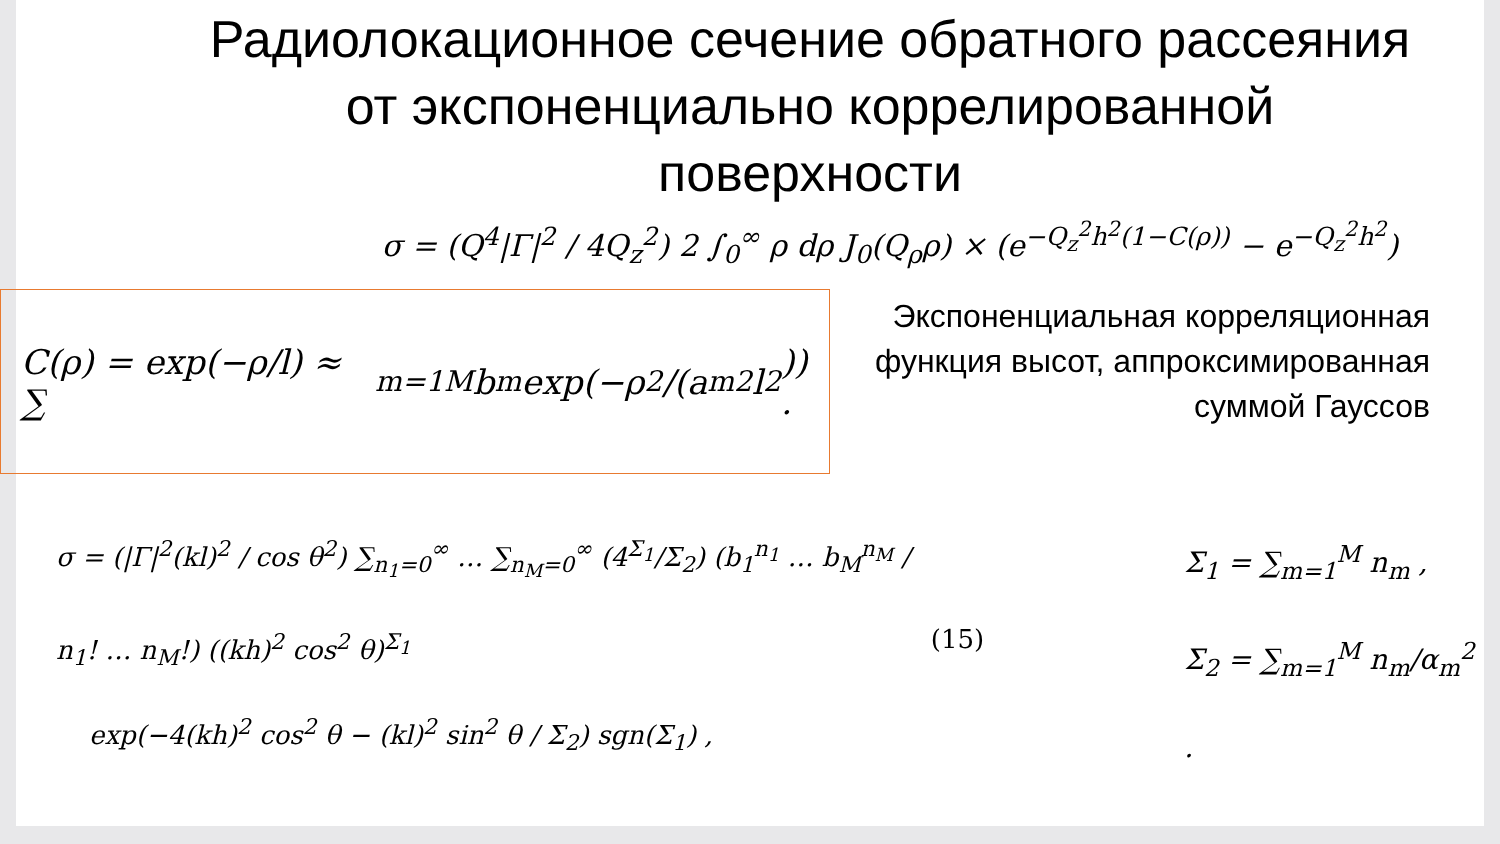Радиолокационное сечение обратного рассеяния
от экспоненциально коррелированной
поверхности
σ = (Q<sup>4</sup>|Γ|<sup>2</sup> / 4Q<sub>z</sub><sup>2</sup>) 2 ∫<sub>0</sub><sup>∞</sup> ρ dρ J<sub>0</sub>(Q<sub>ρ</sub>ρ) × (e<sup>−Q<sub>z</sub><sup>2</sup>h<sup>2</sup>(1−C(ρ))</sup> − e<sup>−Q<sub>z</sub><sup>2</sup>h<sup>2</sup></sup>)
C(ρ) = exp(−ρ/l) ≈ ∑<sub>m=1</sub><sup>M</sup> b<sub>m</sub> exp(−ρ<sup>2</sup>/(a<sub>m</sub><sup>2</sup>l<sup>2</sup>)) .
Экспоненциальная корреляционная функция высот, аппроксимированная суммой Гауссов
σ = (|Γ|<sup>2</sup>(kl)<sup>2</sup> / cos θ<sup>2</sup>) ∑<sub>n<sub>1</sub>=0</sub><sup>∞</sup> … ∑<sub>n<sub>M</sub>=0</sub><sup>∞</sup> (4<sup>Σ<sub>1</sub></sup>/Σ<sub>2</sub>) (b<sub>1</sub><sup>n<sub>1</sub></sup> … b<sub>M</sub><sup>n<sub>M</sub></sup> / n<sub>1</sub>! … n<sub>M</sub>!) ((kh)<sup>2</sup> cos<sup>2</sup> θ)<sup>Σ<sub>1</sub></sup>
exp(−4(kh)<sup>2</sup> cos<sup>2</sup> θ − (kl)<sup>2</sup> sin<sup>2</sup> θ / Σ<sub>2</sub>) sgn(Σ<sub>1</sub>) ,
(15)
Σ<sub>1</sub> = ∑<sub>m=1</sub><sup>M</sup> n<sub>m</sub> ,
Σ<sub>2</sub> = ∑<sub>m=1</sub><sup>M</sup> n<sub>m</sub>/α<sub>m</sub><sup>2</sup> .